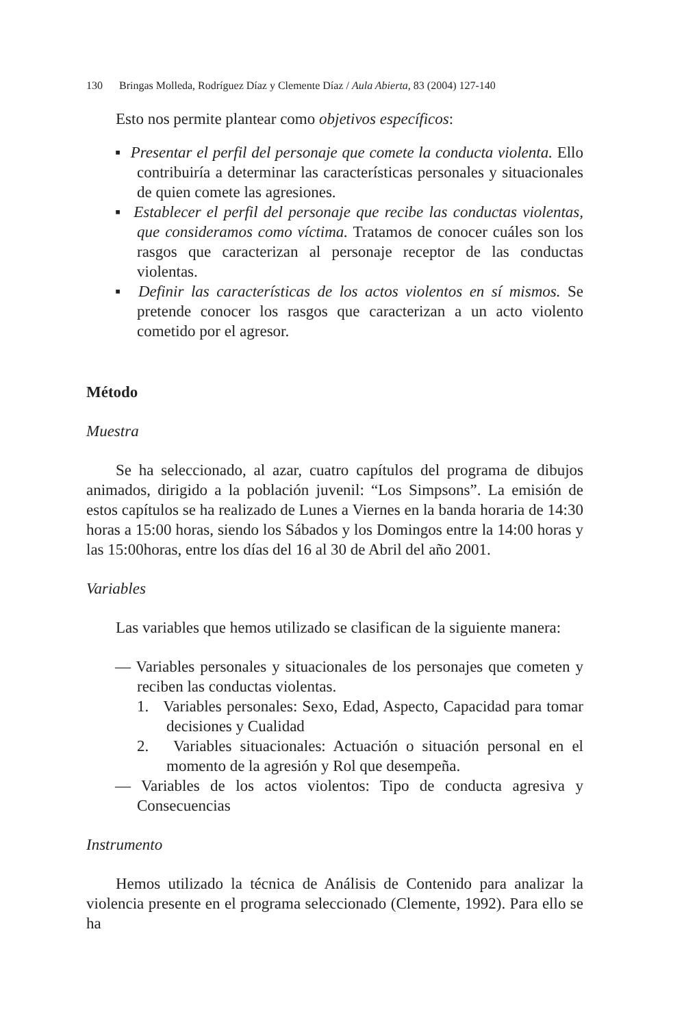130 Bringas Molleda, Rodríguez Díaz y Clemente Díaz / Aula Abierta, 83 (2004) 127-140
Esto nos permite plantear como objetivos específicos:
▪ Presentar el perfil del personaje que comete la conducta violenta. Ello contribuiría a determinar las características personales y situacionales de quien comete las agresiones.
▪ Establecer el perfil del personaje que recibe las conductas violentas, que consideramos como víctima. Tratamos de conocer cuáles son los rasgos que caracterizan al personaje receptor de las conductas violentas.
▪ Definir las características de los actos violentos en sí mismos. Se pretende conocer los rasgos que caracterizan a un acto violento cometido por el agresor.
Método
Muestra
Se ha seleccionado, al azar, cuatro capítulos del programa de dibujos animados, dirigido a la población juvenil: “Los Simpsons”. La emisión de estos capítulos se ha realizado de Lunes a Viernes en la banda horaria de 14:30 horas a 15:00 horas, siendo los Sábados y los Domingos entre la 14:00 horas y las 15:00horas, entre los días del 16 al 30 de Abril del año 2001.
Variables
Las variables que hemos utilizado se clasifican de la siguiente manera:
— Variables personales y situacionales de los personajes que cometen y reciben las conductas violentas.
1. Variables personales: Sexo, Edad, Aspecto, Capacidad para tomar decisiones y Cualidad
2. Variables situacionales: Actuación o situación personal en el momento de la agresión y Rol que desempeña.
— Variables de los actos violentos: Tipo de conducta agresiva y Consecuencias
Instrumento
Hemos utilizado la técnica de Análisis de Contenido para analizar la violencia presente en el programa seleccionado (Clemente, 1992). Para ello se ha